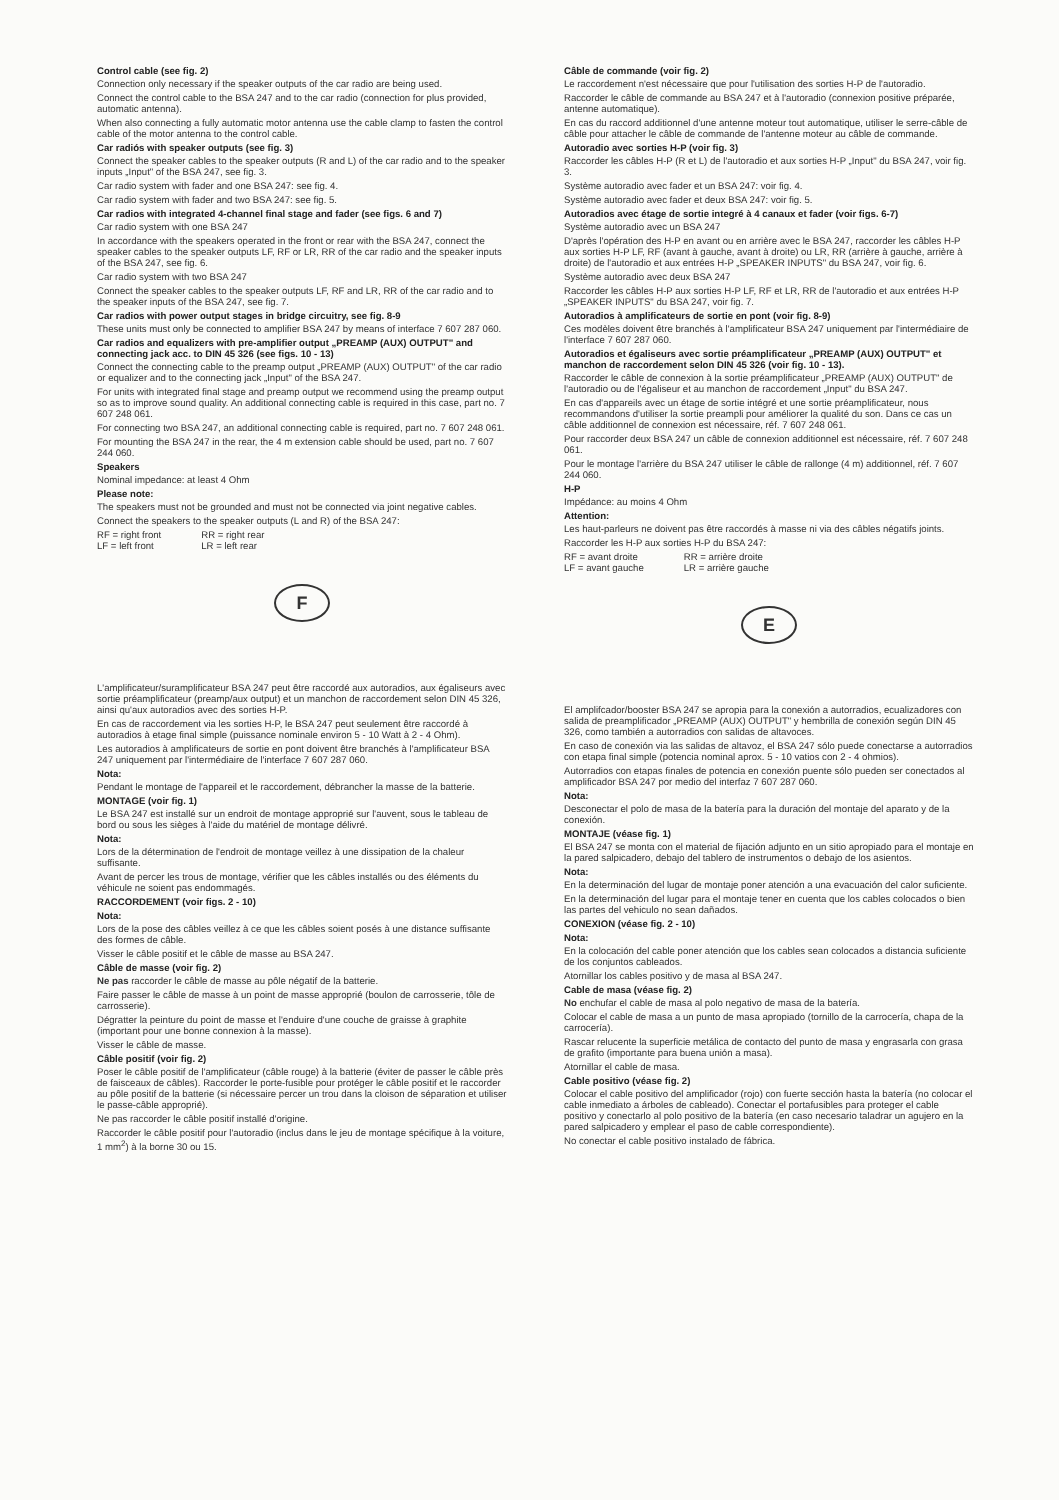Control cable (see fig. 2)
Connection only necessary if the speaker outputs of the car radio are being used.
Connect the control cable to the BSA 247 and to the car radio (connection for plus provided, automatic antenna).
When also connecting a fully automatic motor antenna use the cable clamp to fasten the control cable of the motor antenna to the control cable.
Car radiós with speaker outputs (see fig. 3)
Connect the speaker cables to the speaker outputs (R and L) of the car radio and to the speaker inputs „Input" of the BSA 247, see fig. 3.
Car radio system with fader and one BSA 247: see fig. 4.
Car radio system with fader and two BSA 247: see fig. 5.
Car radios with integrated 4-channel final stage and fader (see figs. 6 and 7)
Car radio system with one BSA 247
In accordance with the speakers operated in the front or rear with the BSA 247, connect the speaker cables to the speaker outputs LF, RF or LR, RR of the car radio and the speaker inputs of the BSA 247, see fig. 6.
Car radio system with two BSA 247
Connect the speaker cables to the speaker outputs LF, RF and LR, RR of the car radio and to the speaker inputs of the BSA 247, see fig. 7.
Car radios with power output stages in bridge circuitry, see fig. 8-9
These units must only be connected to amplifier BSA 247 by means of interface 7 607 287 060.
Car radios and equalizers with pre-amplifier output „PREAMP (AUX) OUTPUT" and connecting jack acc. to DIN 45 326 (see figs. 10 - 13)
Connect the connecting cable to the preamp output „PREAMP (AUX) OUTPUT" of the car radio or equalizer and to the connecting jack „Input" of the BSA 247.
For units with integrated final stage and preamp output we recommend using the preamp output so as to improve sound quality. An additional connecting cable is required in this case, part no. 7 607 248 061.
For connecting two BSA 247, an additional connecting cable is required, part no. 7 607 248 061.
For mounting the BSA 247 in the rear, the 4 m extension cable should be used, part no. 7 607 244 060.
Speakers
Nominal impedance: at least 4 Ohm
Please note:
The speakers must not be grounded and must not be connected via joint negative cables.
Connect the speakers to the speaker outputs (L and R) of the BSA 247:
RF = right front
LF = left front
RR = right rear
LR = left rear
F
L'amplificateur/suramplificateur BSA 247 peut être raccordé aux autoradios, aux égaliseurs avec sortie préamplificateur (preamp/aux output) et un manchon de raccordement selon DIN 45 326, ainsi qu'aux autoradios avec des sorties H-P.
En cas de raccordement via les sorties H-P, le BSA 247 peut seulement être raccordé à autoradios à etage final simple (puissance nominale environ 5 - 10 Watt à 2 - 4 Ohm).
Les autoradios à amplificateurs de sortie en pont doivent être branchés à l'amplificateur BSA 247 uniquement par l'intermédiaire de l'interface 7 607 287 060.
Nota:
Pendant le montage de l'appareil et le raccordement, débrancher la masse de la batterie.
MONTAGE (voir fig. 1)
Le BSA 247 est installé sur un endroit de montage approprié sur l'auvent, sous le tableau de bord ou sous les sièges à l'aide du matériel de montage délivré.
Nota:
Lors de la détermination de l'endroit de montage veillez à une dissipation de la chaleur suffisante.
Avant de percer les trous de montage, vérifier que les câbles installés ou des éléments du véhicule ne soient pas endommagés.
RACCORDEMENT (voir figs. 2 - 10)
Nota:
Lors de la pose des câbles veillez à ce que les câbles soient posés à une distance suffisante des formes de câble.
Visser le câble positif et le câble de masse au BSA 247.
Câble de masse (voir fig. 2)
Ne pas raccorder le câble de masse au pôle négatif de la batterie.
Faire passer le câble de masse à un point de masse approprié (boulon de carrosserie, tôle de carrosserie).
Dégratter la peinture du point de masse et l'enduire d'une couche de graisse à graphite (important pour une bonne connexion à la masse).
Visser le câble de masse.
Câble positif (voir fig. 2)
Poser le câble positif de l'amplificateur (câble rouge) à la batterie (éviter de passer le câble près de faisceaux de câbles). Raccorder le porte-fusible pour protéger le câble positif et le raccorder au pôle positif de la batterie (si nécessaire percer un trou dans la cloison de séparation et utiliser le passe-câble approprié).
Ne pas raccorder le câble positif installé d'origine.
Raccorder le câble positif pour l'autoradio (inclus dans le jeu de montage spécifique à la voiture, 1 mm<sup>2</sup>) à la borne 30 ou 15.
Câble de commande (voir fig. 2)
Le raccordement n'est nécessaire que pour l'utilisation des sorties H-P de l'autoradio.
Raccorder le câble de commande au BSA 247 et à l'autoradio (connexion positive préparée, antenne automatique).
En cas du raccord additionnel d'une antenne moteur tout automatique, utiliser le serre-câble de câble pour attacher le câble de commande de l'antenne moteur au câble de commande.
Autoradio avec sorties H-P (voir fig. 3)
Raccorder les câbles H-P (R et L) de l'autoradio et aux sorties H-P „Input" du BSA 247, voir fig. 3.
Système autoradio avec fader et un BSA 247: voir fig. 4.
Système autoradio avec fader et deux BSA 247: voir fig. 5.
Autoradios avec étage de sortie integré à 4 canaux et fader (voir figs. 6-7)
Système autoradio avec un BSA 247
D'après l'opération des H-P en avant ou en arrière avec le BSA 247, raccorder les câbles H-P aux sorties H-P LF, RF (avant à gauche, avant à droite) ou LR, RR (arrière à gauche, arrière à droite) de l'autoradio et aux entrées H-P „SPEAKER INPUTS" du BSA 247, voir fig. 6.
Système autoradio avec deux BSA 247
Raccorder les câbles H-P aux sorties H-P LF, RF et LR, RR de l'autoradio et aux entrées H-P „SPEAKER INPUTS" du BSA 247, voir fig. 7.
Autoradios à amplificateurs de sortie en pont (voir fig. 8-9)
Ces modèles doivent être branchés à l'amplificateur BSA 247 uniquement par l'intermédiaire de l'interface 7 607 287 060.
Autoradios et égaliseurs avec sortie préamplificateur „PREAMP (AUX) OUTPUT" et manchon de raccordement selon DIN 45 326 (voir fig. 10 - 13).
Raccorder le câble de connexion à la sortie préamplificateur „PREAMP (AUX) OUTPUT" de l'autoradio ou de l'égaliseur et au manchon de raccordement „Input" du BSA 247.
En cas d'appareils avec un étage de sortie intégré et une sortie préamplificateur, nous recommandons d'utiliser la sortie preampli pour améliorer la qualité du son. Dans ce cas un câble additionnel de connexion est nécessaire, réf. 7 607 248 061.
Pour raccorder deux BSA 247 un câble de connexion additionnel est nécessaire, réf. 7 607 248 061.
Pour le montage l'arrière du BSA 247 utiliser le câble de rallonge (4 m) additionnel, réf. 7 607 244 060.
H-P
Impédance: au moins 4 Ohm
Attention:
Les haut-parleurs ne doivent pas être raccordés à masse ni via des câbles négatifs joints.
Raccorder les H-P aux sorties H-P du BSA 247:
RF = avant droite
LF = avant gauche
RR = arrière droite
LR = arrière gauche
E
El amplifcador/booster BSA 247 se apropia para la conexión a autorradios, ecualizadores con salida de preamplificador „PREAMP (AUX) OUTPUT" y hembrilla de conexión según DIN 45 326, como también a autorradios con salidas de altavoces.
En caso de conexión via las salidas de altavoz, el BSA 247 sólo puede conectarse a autorradios con etapa final simple (potencia nominal aprox. 5 - 10 vatios con 2 - 4 ohmios).
Autorradios con etapas finales de potencia en conexión puente sólo pueden ser conectados al amplificador BSA 247 por medio del interfaz 7 607 287 060.
Nota:
Desconectar el polo de masa de la batería para la duración del montaje del aparato y de la conexión.
MONTAJE (véase fig. 1)
El BSA 247 se monta con el material de fijación adjunto en un sitio apropiado para el montaje en la pared salpicadero, debajo del tablero de instrumentos o debajo de los asientos.
Nota:
En la determinación del lugar de montaje poner atención a una evacuación del calor suficiente.
En la determinación del lugar para el montaje tener en cuenta que los cables colocados o bien las partes del vehiculo no sean dañados.
CONEXION (véase fig. 2 - 10)
Nota:
En la colocación del cable poner atención que los cables sean colocados a distancia suficiente de los conjuntos cableados.
Atornillar los cables positivo y de masa al BSA 247.
Cable de masa (véase fig. 2)
No enchufar el cable de masa al polo negativo de masa de la batería.
Colocar el cable de masa a un punto de masa apropiado (tornillo de la carrocería, chapa de la carrocería).
Rascar relucente la superficie metálica de contacto del punto de masa y engrasarla con grasa de grafito (importante para buena unión a masa).
Atornillar el cable de masa.
Cable positivo (véase fig. 2)
Colocar el cable positivo del amplificador (rojo) con fuerte sección hasta la batería (no colocar el cable inmediato a árboles de cableado). Conectar el portafusibles para proteger el cable positivo y conectarlo al polo positivo de la batería (en caso necesario taladrar un agujero en la pared salpicadero y emplear el paso de cable correspondiente).
No conectar el cable positivo instalado de fábrica.